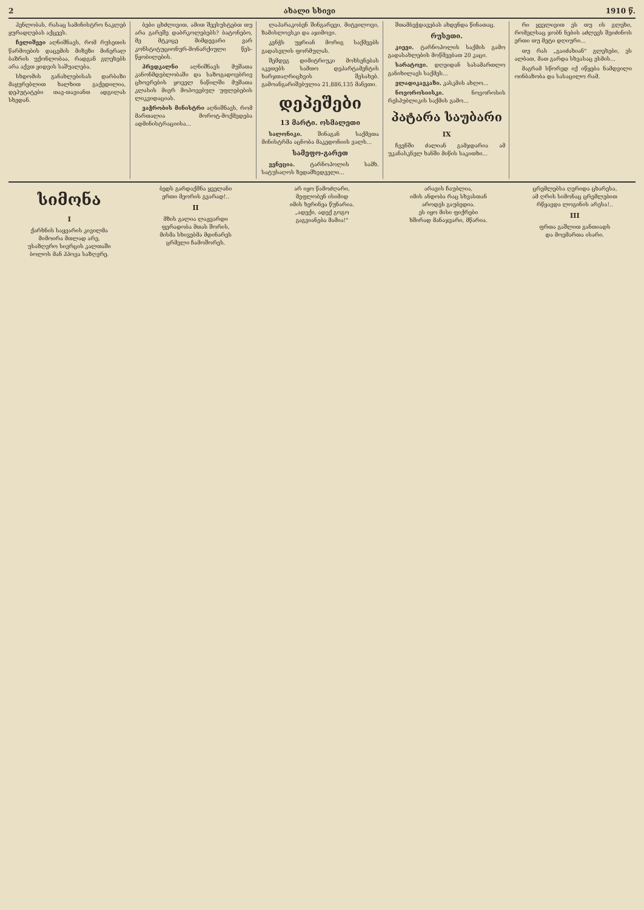2 ახალი სხივი 1910 წ.
ჰენლობას, რასაც სამინისტრო ნაკლებ ყურადღებას აქცევს.
ჩელიშევი აღნიშნავს, რომ რუსეთის წარმოების დაცემის მიზეზი მინერალ ბაზრის უქონლობაა, რადგან გლეხებს არა აქვთ ყიდვის საშუალება.
სხდომის განახლებისას დარბაზი მაყურებლით ხალხით გაქედილია, დეპუტატები თავ-თავიანთ ადგილას სხედან.
ბები ცხძლივით, ამით შეესუსტებთ თუ არა გარეშე დაბრკოლებებს? ბატონებო, მე მტკიცე მიმდევარი ვარ კონსტიტუციონურ-მონარქიული წეს-წყობილების.
პრედკალნი აღნიშნავს მუშათა კანონმდებლობაში და საზოგადოებრივ ცხოვრების ყოველ ნაწილში მუშათა კლასის მიერ მოპოვებულ უფლებების ლიკვიდაციას.
ვაჭრობის მინისტრი აღნიშნავს, რომ მართალია მოროტ-მოქმედება ადმინისტრაციისა...
ლაპარაკობენ შინგარევი, მიტვილოვი, ზამისლოვსკი და აჯიმოვი.
კენჭს უყრიან მორიგ საქმეებს გადასვლის ფორმულას.
შემდეგ დიმიტრიუკი მოხსენებას აკეთებს სამთო დეპარტამენტის ხარჯთაღრიცხვის შესახებ. გამოანგარიშებულია 21,886,135 მანეთი.
დეპეშები
13 მარტი. ოსმალეთი
სალონიკი. შინაგან საქმეთა მინისტრმა აცნობა მაკედონიის ვალს...
სამეფო-გარეთ
ვენეცია. ტარნოპოლის სამხ. სატუსაღოს ზედამხედველი...
შთამბეჭდავებას ახდენდა წინათაც.
რუსეთი.
კიევი. ტარნოპოლის საქმის გამო გადასახლების მოწმეებათ 20 კაცი.
სარატოვი. დღეიდან სასამართლო განიხილავს საქმეს...
ვლადიკავკაზი. კასკმის ახლო...
ნოვოროსიისკი. ნოვოროსის რესპუბლიკის საქმის გამო...
პატარა საუბარი
IX
ჩვენში ძალიან გამჯდარია ამ უკანასკნელ ხანში მიწის საკითხი...
რი ყველივით ეს თუ ის გლეხი, რომელსაც ჯობნ ნების აძლევს შეიძინოს ერთი თუ მეტი დღიური...
თუ რას „გაიძახიან" გლეხები, ეს ალბათ, მათ გარდა სხვასაც ესმის...
მაგრამ სწორედ იქ იწყება ნამდვილი ოინბაზობა და სასაცილო რამ.
სიმონა
I
ქარხნის საყვარის კივილმა
მიმოირა მთლად არე,
უსაზღვრო სივრცის კალთაში
ბოლოს მან ჰპოვა საზღვრე.
ბედს გარდაქმნა ყველანი
ერთი მეორის გვარად!..
II
მზის გალია ლაჟვარდი
ფერადობა მთას შორის,
მისმა სხივებმა მდინარეს
ცრმელი ჩამოშორეს.
არ იყო წამოძღარი,
მეფლობენ ისიმიდ
იმის ხერინეა წუნარია.
„ადექი, ადექ გოგო
გაგვიანება მამია!"
არავის ჩაუბლია,
იმის ანდობა რაც სხვასთან
აროდეს გაუბედია.
ეს იყო მისი ფიქრები
ხშირად მანაჯვარი, მწარია.
ცრემლებსა ღერიდა ცხარესა,
ამ ღრის სიმონაც ცრემლებით
რწყავდა ლოგინის არესა!..
III
ფრთა გაშლით განთიადს
და მოემართა ისარი.